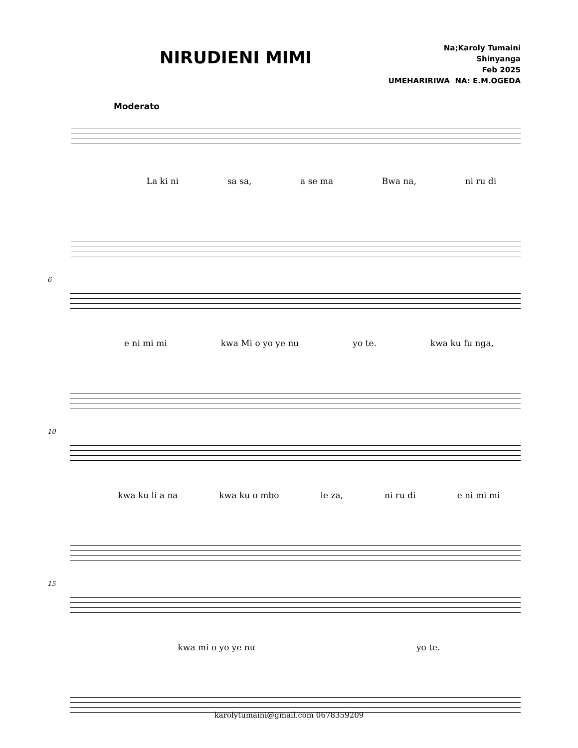NIRUDIENI MIMI
Na;Karoly Tumaini
Shinyanga
Feb 2025
UMEHARIRIWA NA: E.M.OGEDA
Moderato
La ki ni sa sa, a se ma Bwa na, ni ru di
6
e ni mi mi kwa Mi o yo ye nu yo te. kwa ku fu nga,
10
kwa ku li a na kwa ku o mbo le za, ni ru di e ni mi mi
15
kwa mi o yo ye nu yo te.
karolytumaini@gmail.com 0678359209